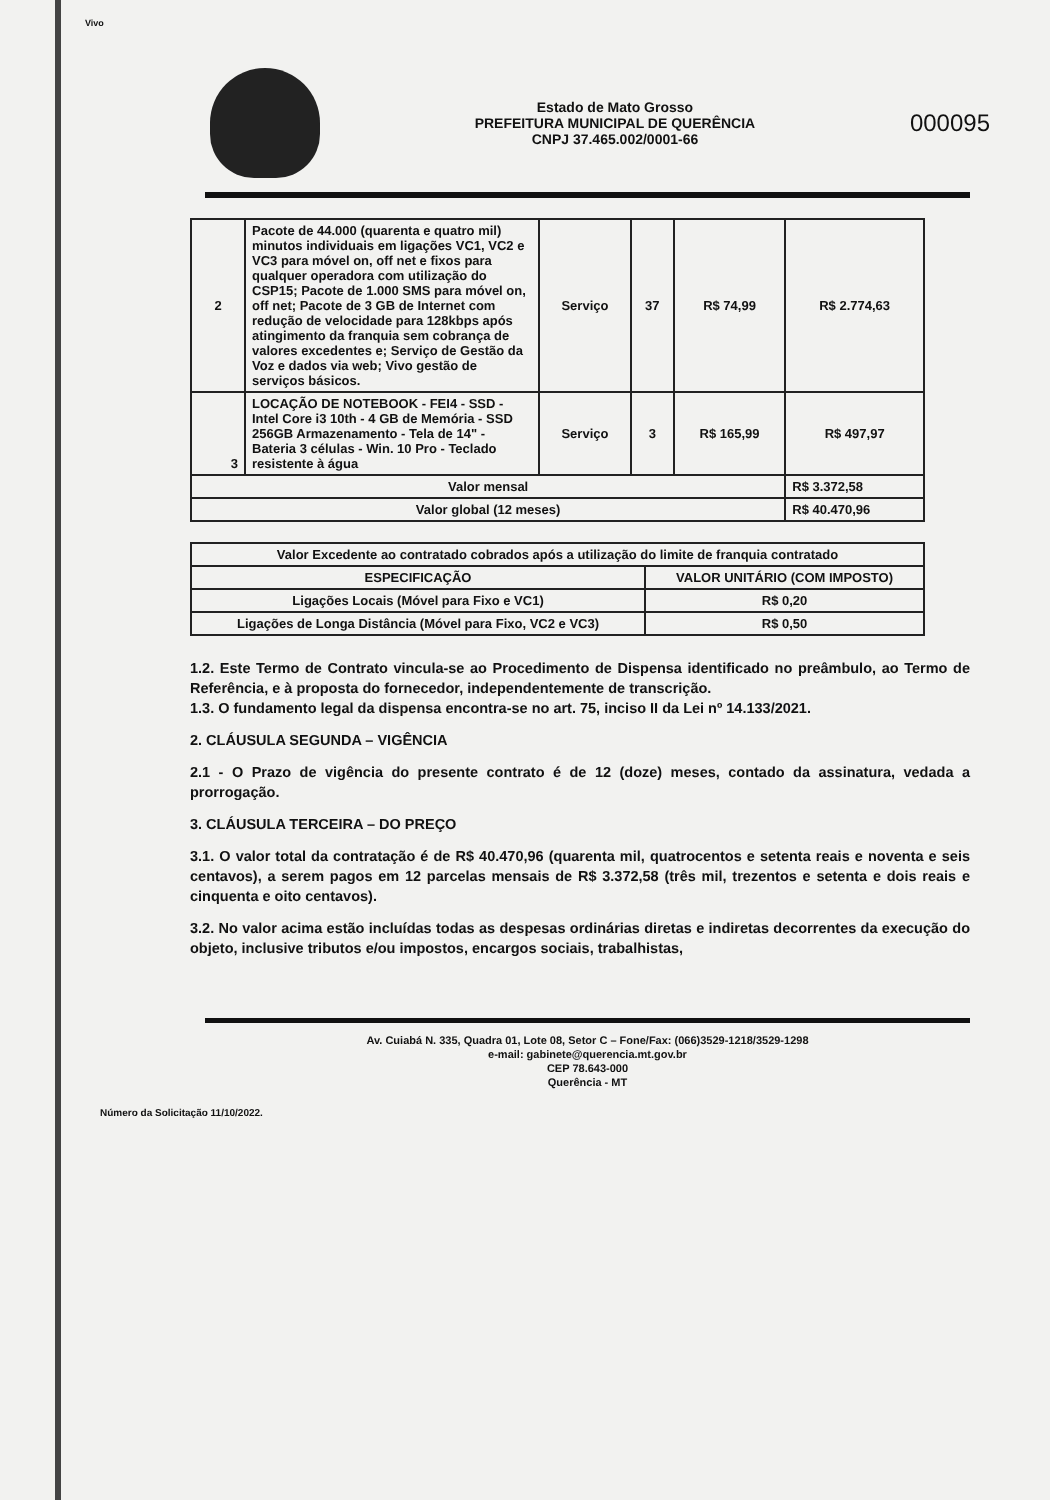Vivo
Estado de Mato Grosso
PREFEITURA MUNICIPAL DE QUERÊNCIA
CNPJ 37.465.002/0001-66
000095
| 2 | Pacote de 44.000 (quarenta e quatro mil) minutos individuais em ligações VC1, VC2 e VC3 para móvel on, off net e fixos para qualquer operadora com utilização do CSP15; Pacote de 1.000 SMS para móvel on, off net; Pacote de 3 GB de Internet com redução de velocidade para 128kbps após atingimento da franquia sem cobrança de valores excedentes e; Serviço de Gestão da Voz e dados via web; Vivo gestão de serviços básicos. | Serviço | 37 | R$ 74,99 | R$ 2.774,63 |
| 3 | LOCAÇÃO DE NOTEBOOK - FEI4 - SSD - Intel Core i3 10th - 4 GB de Memória - SSD 256GB Armazenamento - Tela de 14" - Bateria 3 células - Win. 10 Pro - Teclado resistente à água | Serviço | 3 | R$ 165,99 | R$ 497,97 |
| Valor mensal | | | | | R$ 3.372,58 |
| Valor global (12 meses) | | | | | R$ 40.470,96 |
| Valor Excedente ao contratado cobrados após a utilização do limite de franquia contratado | |
| --- | --- |
| ESPECIFICAÇÃO | VALOR UNITÁRIO (COM IMPOSTO) |
| Ligações Locais (Móvel para Fixo e VC1) | R$ 0,20 |
| Ligações de Longa Distância (Móvel para Fixo, VC2 e VC3) | R$ 0,50 |
1.2. Este Termo de Contrato vincula-se ao Procedimento de Dispensa identificado no preâmbulo, ao Termo de Referência, e à proposta do fornecedor, independentemente de transcrição.
1.3. O fundamento legal da dispensa encontra-se no art. 75, inciso II da Lei nº 14.133/2021.
2. CLÁUSULA SEGUNDA – VIGÊNCIA
2.1 - O Prazo de vigência do presente contrato é de 12 (doze) meses, contado da assinatura, vedada a prorrogação.
3. CLÁUSULA TERCEIRA – DO PREÇO
3.1. O valor total da contratação é de R$ 40.470,96 (quarenta mil, quatrocentos e setenta reais e noventa e seis centavos), a serem pagos em 12 parcelas mensais de R$ 3.372,58 (três mil, trezentos e setenta e dois reais e cinquenta e oito centavos).
3.2. No valor acima estão incluídas todas as despesas ordinárias diretas e indiretas decorrentes da execução do objeto, inclusive tributos e/ou impostos, encargos sociais, trabalhistas,
Av. Cuiabá N. 335, Quadra 01, Lote 08, Setor C – Fone/Fax: (066)3529-1218/3529-1298
e-mail: gabinete@querencia.mt.gov.br
CEP 78.643-000
Querência - MT
Número da Solicitação 11/10/2022.